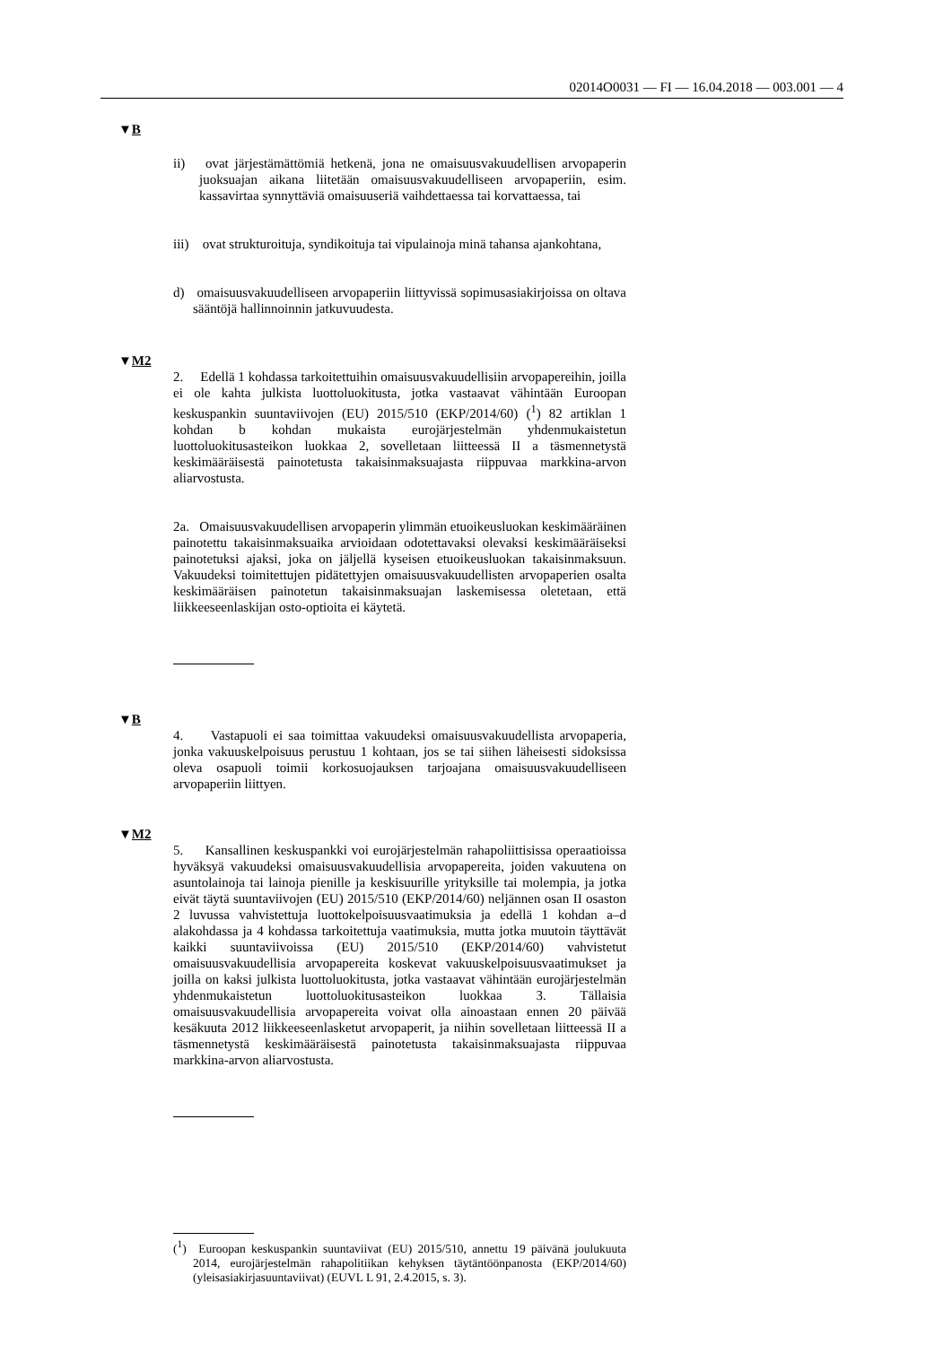02014O0031 — FI — 16.04.2018 — 003.001 — 4
▼B
ii) ovat järjestämättömiä hetkenä, jona ne omaisuusvakuudellisen arvopaperin juoksuajan aikana liitetään omaisuusvakuudelliseen arvopaperiin, esim. kassavirtaa synnyttäviä omaisuuseriä vaihdettaessa tai korvattaessa, tai
iii) ovat strukturoituja, syndikoituja tai vipulainoja minä tahansa ajankohtana,
d) omaisuusvakuudelliseen arvopaperiin liittyvissä sopimusasiakirjoissa on oltava sääntöjä hallinnoinnin jatkuvuudesta.
▼M2
2. Edellä 1 kohdassa tarkoitettuihin omaisuusvakuudellisiin arvopapereihin, joilla ei ole kahta julkista luottoluokitusta, jotka vastaavat vähintään Euroopan keskuspankin suuntaviivojen (EU) 2015/510 (EKP/2014/60) (<sup>1</sup>) 82 artiklan 1 kohdan b kohdan mukaista eurojärjestelmän yhdenmukaistetun luottoluokitusasteikon luokkaa 2, sovelletaan liitteessä II a täsmennetystä keskimääräisestä painotetusta takaisinmaksuajasta riippuvaa markkina-arvon aliarvostusta.
2a. Omaisuusvakuudellisen arvopaperin ylimmän etuoikeusluokan keskimääräinen painotettu takaisinmaksuaika arvioidaan odotettavaksi olevaksi keskimääräiseksi painotetuksi ajaksi, joka on jäljellä kyseisen etuoikeusluokan takaisinmaksuun. Vakuudeksi toimitettujen pidätettyjen omaisuusvakuudellisten arvopaperien osalta keskimääräisen painotetun takaisinmaksuajan laskemisessa oletetaan, että liikkeeseenlaskijan osto-optioita ei käytetä.
▼B
4. Vastapuoli ei saa toimittaa vakuudeksi omaisuusvakuudellista arvopaperia, jonka vakuuskelpoisuus perustuu 1 kohtaan, jos se tai siihen läheisesti sidoksissa oleva osapuoli toimii korkosuojauksen tarjoajana omaisuusvakuudelliseen arvopaperiin liittyen.
▼M2
5. Kansallinen keskuspankki voi eurojärjestelmän rahapoliittisissa operaatioissa hyväksyä vakuudeksi omaisuusvakuudellisia arvopapereita, joiden vakuutena on asuntolainoja tai lainoja pienille ja keskisuurille yrityksille tai molempia, ja jotka eivät täytä suuntaviivojen (EU) 2015/510 (EKP/2014/60) neljännen osan II osaston 2 luvussa vahvistettuja luottokelpoisuusvaatimuksia ja edellä 1 kohdan a–d alakohdassa ja 4 kohdassa tarkoitettuja vaatimuksia, mutta jotka muutoin täyttävät kaikki suuntaviivoissa (EU) 2015/510 (EKP/2014/60) vahvistetut omaisuusvakuudellisia arvopapereita koskevat vakuuskelpoisuusvaatimukset ja joilla on kaksi julkista luottoluokitusta, jotka vastaavat vähintään eurojärjestelmän yhdenmukaistetun luottoluokitusasteikon luokkaa 3. Tällaisia omaisuusvakuudellisia arvopapereita voivat olla ainoastaan ennen 20 päivää kesäkuuta 2012 liikkeeseenlasketut arvopaperit, ja niihin sovelletaan liitteessä II a täsmennetystä keskimääräisestä painotetusta takaisinmaksuajasta riippuvaa markkina-arvon aliarvostusta.
(<sup>1</sup>) Euroopan keskuspankin suuntaviivat (EU) 2015/510, annettu 19 päivänä joulukuuta 2014, eurojärjestelmän rahapolitiikan kehyksen täytäntöönpanosta (EKP/2014/60) (yleisasiakirjasuuntaviivat) (EUVL L 91, 2.4.2015, s. 3).